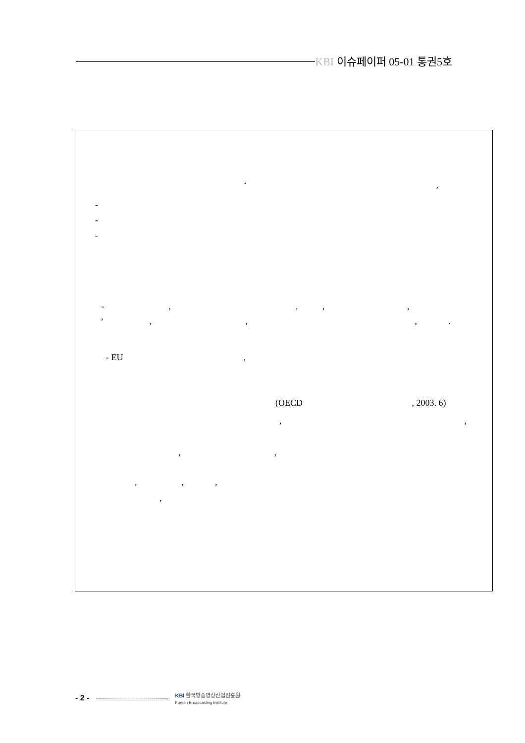KBI 이슈페이퍼 05-01 통권5호
‘ ,
-
-
-
- , , , , ,
, , , .
- EU ,
(OECD , 2003. 6)
, ,
, ,
, , ,
,
- 2 -
KBI 한국방송영상산업진흥원
Korean Broadcasting Institute